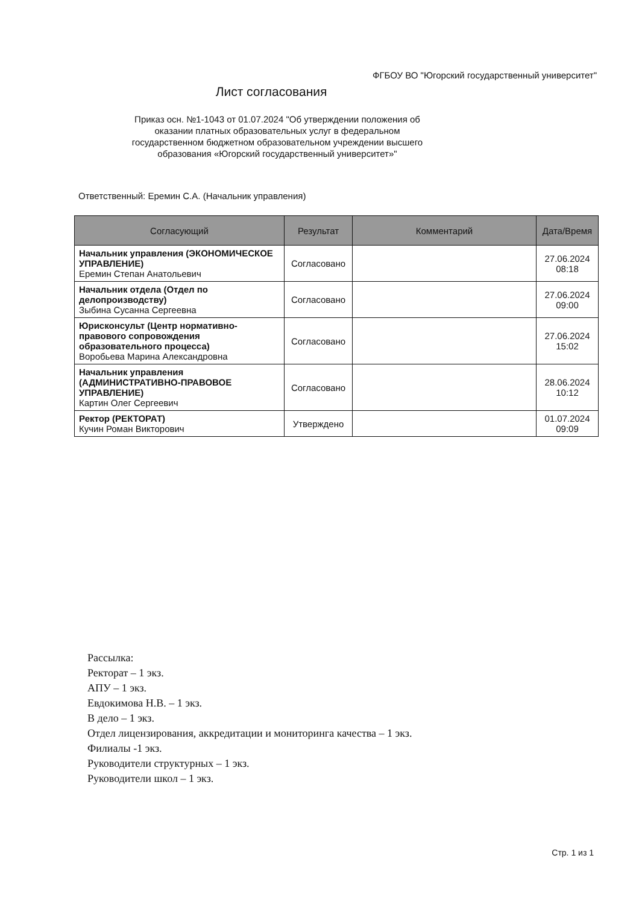ФГБОУ ВО "Югорский государственный университет"
Лист согласования
Приказ осн. №1-1043 от 01.07.2024 "Об утверждении положения об оказании платных образовательных услуг в федеральном государственном бюджетном образовательном учреждении высшего образования «Югорский государственный университет»"
Ответственный: Еремин С.А. (Начальник управления)
| Согласующий | Результат | Комментарий | Дата/Время |
| --- | --- | --- | --- |
| Начальник управления (ЭКОНОМИЧЕСКОЕ УПРАВЛЕНИЕ) Еремин Степан Анатольевич | Согласовано | | 27.06.2024 08:18 |
| Начальник отдела (Отдел по делопроизводству) Зыбина Сусанна Сергеевна | Согласовано | | 27.06.2024 09:00 |
| Юрисконсульт (Центр нормативно-правового сопровождения образовательного процесса) Воробьева Марина Александровна | Согласовано | | 27.06.2024 15:02 |
| Начальник управления (АДМИНИСТРАТИВНО-ПРАВОВОЕ УПРАВЛЕНИЕ) Картин Олег Сергеевич | Согласовано | | 28.06.2024 10:12 |
| Ректор (РЕКТОРАТ) Кучин Роман Викторович | Утверждено | | 01.07.2024 09:09 |
Рассылка:
Ректорат – 1 экз.
АПУ – 1 экз.
Евдокимова Н.В. – 1 экз.
В дело – 1 экз.
Отдел лицензирования, аккредитации и мониторинга качества – 1 экз.
Филиалы -1 экз.
Руководители структурных – 1 экз.
Руководители школ – 1 экз.
Стр. 1 из 1